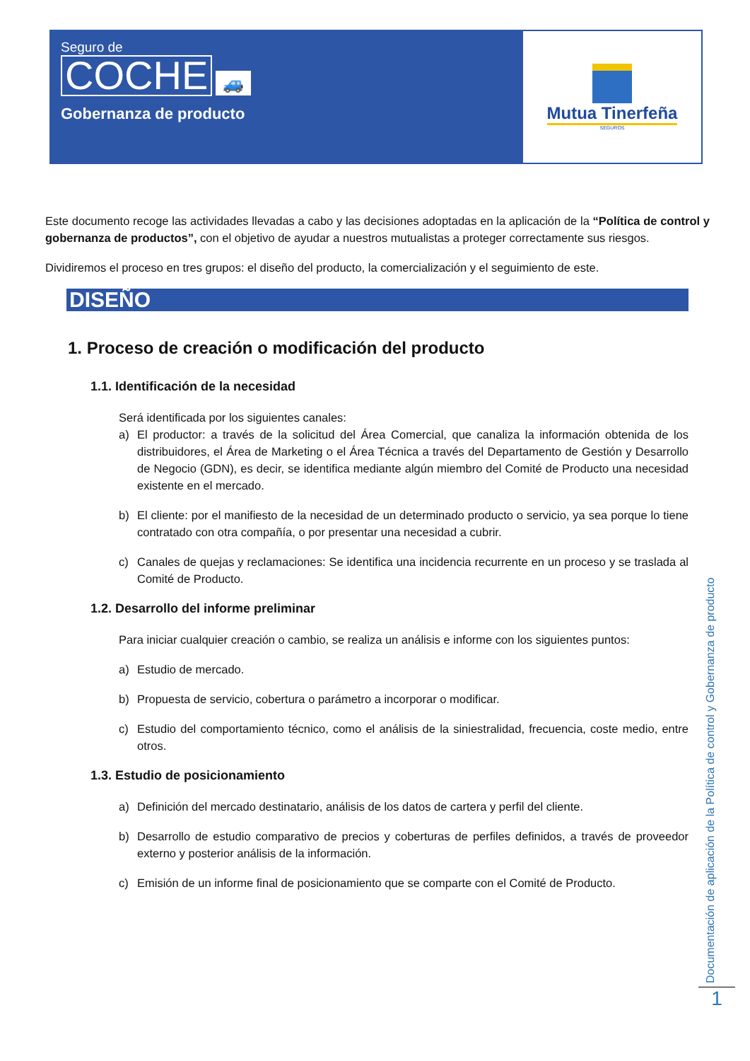Seguro de
COCHE
🚙
Gobernanza de producto
Mutua Tinerfeña
SEGUROS
Este documento recoge las actividades llevadas a cabo y las decisiones adoptadas en la aplicación de la “Política de control y gobernanza de productos”, con el objetivo de ayudar a nuestros mutualistas a proteger correctamente sus riesgos.
Dividiremos el proceso en tres grupos: el diseño del producto, la comercialización y el seguimiento de este.
DISEÑO
1. Proceso de creación o modificación del producto
1.1. Identificación de la necesidad
Será identificada por los siguientes canales:
a) El productor: a través de la solicitud del Área Comercial, que canaliza la información obtenida de los distribuidores, el Área de Marketing o el Área Técnica a través del Departamento de Gestión y Desarrollo de Negocio (GDN), es decir, se identifica mediante algún miembro del Comité de Producto una necesidad existente en el mercado.
b) El cliente: por el manifiesto de la necesidad de un determinado producto o servicio, ya sea porque lo tiene contratado con otra compañía, o por presentar una necesidad a cubrir.
c) Canales de quejas y reclamaciones: Se identifica una incidencia recurrente en un proceso y se traslada al Comité de Producto.
1.2. Desarrollo del informe preliminar
Para iniciar cualquier creación o cambio, se realiza un análisis e informe con los siguientes puntos:
a) Estudio de mercado.
b) Propuesta de servicio, cobertura o parámetro a incorporar o modificar.
c) Estudio del comportamiento técnico, como el análisis de la siniestralidad, frecuencia, coste medio, entre otros.
1.3. Estudio de posicionamiento
a) Definición del mercado destinatario, análisis de los datos de cartera y perfil del cliente.
b) Desarrollo de estudio comparativo de precios y coberturas de perfiles definidos, a través de proveedor externo y posterior análisis de la información.
c) Emisión de un informe final de posicionamiento que se comparte con el Comité de Producto.
Documentación de aplicación de la Política de control y Gobernanza de producto
1